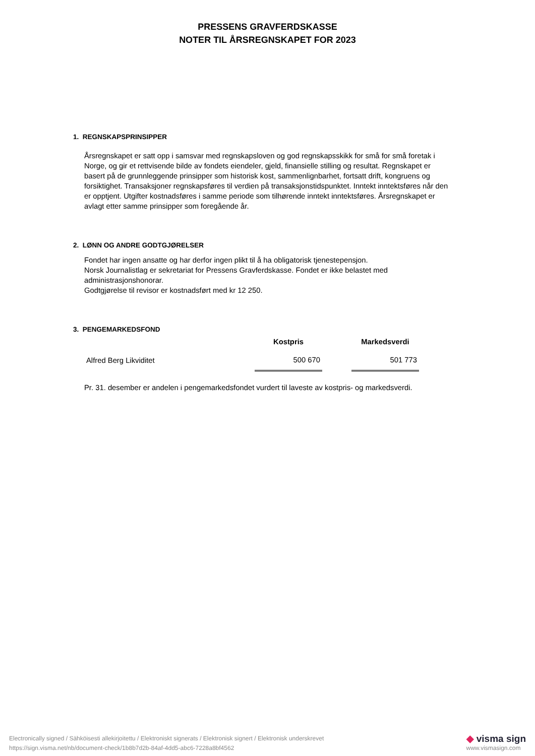PRESSENS GRAVFERDSKASSE
NOTER TIL ÅRSREGNSKAPET FOR 2023
1. REGNSKAPSPRINSIPPER
Årsregnskapet er satt opp i samsvar med regnskapsloven og god regnskapsskikk for små for små foretak i Norge, og gir et rettvisende bilde av fondets eiendeler, gjeld, finansielle stilling og resultat. Regnskapet er basert på de grunnleggende prinsipper som historisk kost, sammenlignbarhet, fortsatt drift, kongruens og forsiktighet. Transaksjoner regnskapsføres til verdien på transaksjonstidspunktet. Inntekt inntektsføres når den er opptjent. Utgifter kostnadsføres i samme periode som tilhørende inntekt inntektsføres. Årsregnskapet er avlagt etter samme prinsipper som foregående år.
2. LØNN OG ANDRE GODTGJØRELSER
Fondet har ingen ansatte og har derfor ingen plikt til å ha obligatorisk tjenestepensjon.
Norsk Journalistlag er sekretariat for Pressens Gravferdskasse. Fondet er ikke belastet med administrasjonshonorar.
Godtgjørelse til revisor er kostnadsført med kr 12 250.
3. PENGEMARKEDSFOND
| | Kostpris | | Markedsverdi |
| --- | --- | --- | --- |
| Alfred Berg Likviditet | 500 670 | | 501 773 |
Pr. 31. desember er andelen i pengemarkedsfondet vurdert til laveste av kostpris- og markedsverdi.
Electronically signed / Sähköisesti allekirjoitettu / Elektroniskt signerats / Elektronisk signert / Elektronisk underskrevet
https://sign.visma.net/nb/document-check/1b8b7d2b-84af-4dd5-abc6-7228a8bf4562
◆ visma sign
www.vismasign.com